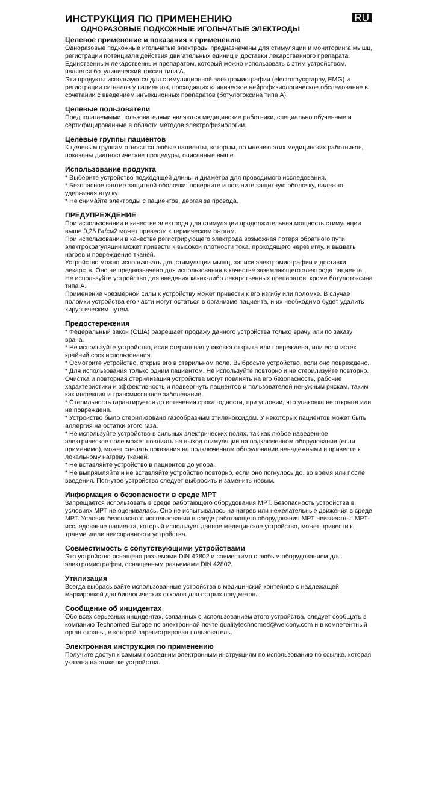ИНСТРУКЦИЯ ПО ПРИМЕНЕНИЮ
RU
ОДНОРАЗОВЫЕ ПОДКОЖНЫЕ ИГОЛЬЧАТЫЕ ЭЛЕКТРОДЫ
Целевое применение и показания к применению
Одноразовые подкожные игольчатые электроды предназначены для стимуляции и мониторинга мышц, регистрации потенциала действия двигательных единиц и доставки лекарственного препарата. Единственным лекарственным препаратом, который можно использовать с этим устройством, является ботулинический токсин типа А.
Эти продукты используются для стимуляционной электромиографии (electromyography, EMG) и регистрации сигналов у пациентов, проходящих клиническое нейрофизиологическое обследование в сочетании с введением инъекционных препаратов (ботулотоксина типа А).
Целевые пользователи
Предполагаемыми пользователями являются медицинские работники, специально обученные и сертифицированные в области методов электрофизиологии.
Целевые группы пациентов
К целевым группам относятся любые пациенты, которым, по мнению этих медицинских работников, показаны диагностические процедуры, описанные выше.
Использование продукта
* Выберите устройство подходящей длины и диаметра для проводимого исследования.
* Безопасное снятие защитной оболочки: поверните и потяните защитную оболочку, надежно удерживая втулку.
* Не снимайте электроды с пациентов, дергая за провода.
ПРЕДУПРЕЖДЕНИЕ
При использовании в качестве электрода для стимуляции продолжительная мощность стимуляции выше 0,25 Вт/см2 может привести к термическим ожогам.
При использовании в качестве регистрирующего электрода возможная потеря обратного пути электрокоагуляции может привести к высокой плотности тока, проходящего через иглу, и вызвать нагрев и повреждение тканей.
Устройство можно использовать для стимуляции мышц, записи электромиографии и доставки лекарств. Оно не предназначено для использования в качестве заземляющего электрода пациента.
Не используйте устройство для введения каких-либо лекарственных препаратов, кроме ботулотоксина типа А.
Применение чрезмерной силы к устройству может привести к его изгибу или поломке. В случае поломки устройства его части могут остаться в организме пациента, и их необходимо будет удалить хирургическим путем.
Предостережения
* Федеральный закон (США) разрешает продажу данного устройства только врачу или по заказу врача.
* Не используйте устройство, если стерильная упаковка открыта или повреждена, или если истек крайний срок использования.
* Осмотрите устройство, открыв его в стерильном поле. Выбросьте устройство, если оно повреждено.
* Для использования только одним пациентом. Не используйте повторно и не стерилизуйте повторно. Очистка и повторная стерилизация устройства могут повлиять на его безопасность, рабочие характеристики и эффективность и подвергнуть пациентов и пользователей ненужным рискам, таким как инфекция и трансмиссивное заболевание.
* Стерильность гарантируется до истечения срока годности, при условии, что упаковка не открыта или не повреждена.
* Устройство было стерилизовано газообразным этиленоксидом. У некоторых пациентов может быть аллергия на остатки этого газа.
* Не используйте устройство в сильных электрических полях, так как любое наведенное электрическое поле может повлиять на выход стимуляции на подключенном оборудовании (если применимо), может сделать показания на подключенном оборудовании ненадежными и привести к локальному нагреву тканей.
* Не вставляйте устройство в пациентов до упора.
* Не выпрямляйте и не вставляйте устройство повторно, если оно погнулось до, во время или после введения. Погнутое устройство следует выбросить и заменить новым.
Информация о безопасности в среде МРТ
Запрещается использовать в среде работающего оборудования МРТ. Безопасность устройства в условиях МРТ не оценивалась. Оно не испытывалось на нагрев или нежелательные движения в среде МРТ. Условия безопасного использования в среде работающего оборудования МРТ неизвестны. МРТ-исследование пациента, который использует данное медицинское устройство, может привести к травме и/или неисправности устройства.
Совместимость с сопутствующими устройствами
Это устройство оснащено разъемами DIN 42802 и совместимо с любым оборудованием для электромиографии, оснащенным разъемами DIN 42802.
Утилизация
Всегда выбрасывайте использованные устройства в медицинский контейнер с надлежащей маркировкой для биологических отходов для острых предметов.
Сообщение об инцидентах
Обо всех серьезных инцидентах, связанных с использованием этого устройства, следует сообщать в компанию Technomed Europe по электронной почте qualitytechnomed@welcony.com и в компетентный орган страны, в которой зарегистрирован пользователь.
Электронная инструкция по применению
Получите доступ к самым последним электронным инструкциям по использованию по ссылке, которая указана на этикетке устройства.